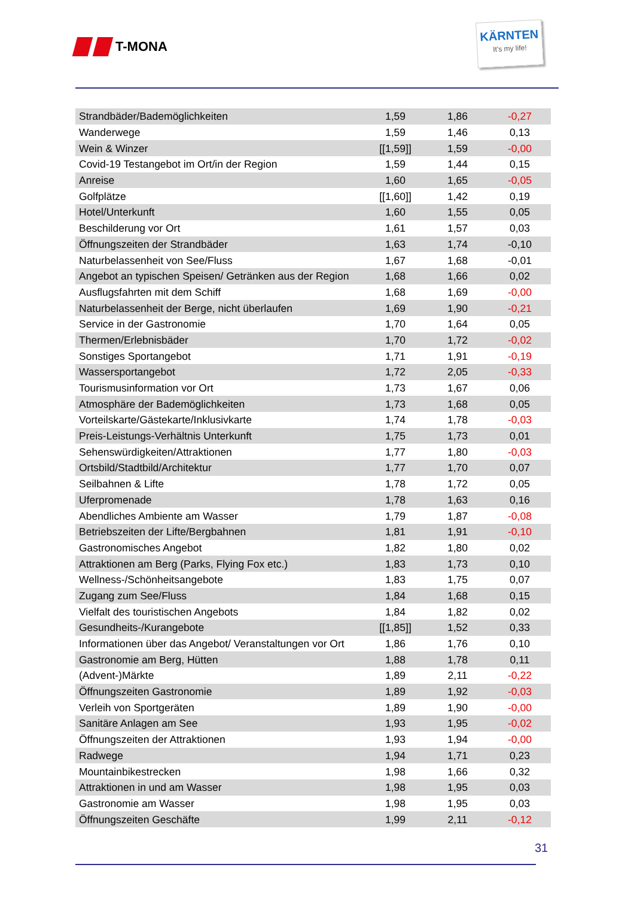T-MONA
KÄRNTEN
It's my life!
| Strandbäder/Bademöglichkeiten | 1,59 | 1,86 | -0,27 |
| Wanderwege | 1,59 | 1,46 | 0,13 |
| Wein & Winzer | [[1,59]] | 1,59 | -0,00 |
| Covid-19 Testangebot im Ort/in der Region | 1,59 | 1,44 | 0,15 |
| Anreise | 1,60 | 1,65 | -0,05 |
| Golfplätze | [[1,60]] | 1,42 | 0,19 |
| Hotel/Unterkunft | 1,60 | 1,55 | 0,05 |
| Beschilderung vor Ort | 1,61 | 1,57 | 0,03 |
| Öffnungszeiten der Strandbäder | 1,63 | 1,74 | -0,10 |
| Naturbelassenheit von See/Fluss | 1,67 | 1,68 | -0,01 |
| Angebot an typischen Speisen/ Getränken aus der Region | 1,68 | 1,66 | 0,02 |
| Ausflugsfahrten mit dem Schiff | 1,68 | 1,69 | -0,00 |
| Naturbelassenheit der Berge, nicht überlaufen | 1,69 | 1,90 | -0,21 |
| Service in der Gastronomie | 1,70 | 1,64 | 0,05 |
| Thermen/Erlebnisbäder | 1,70 | 1,72 | -0,02 |
| Sonstiges Sportangebot | 1,71 | 1,91 | -0,19 |
| Wassersportangebot | 1,72 | 2,05 | -0,33 |
| Tourismusinformation vor Ort | 1,73 | 1,67 | 0,06 |
| Atmosphäre der Bademöglichkeiten | 1,73 | 1,68 | 0,05 |
| Vorteilskarte/Gästekarte/Inklusivkarte | 1,74 | 1,78 | -0,03 |
| Preis-Leistungs-Verhältnis Unterkunft | 1,75 | 1,73 | 0,01 |
| Sehenswürdigkeiten/Attraktionen | 1,77 | 1,80 | -0,03 |
| Ortsbild/Stadtbild/Architektur | 1,77 | 1,70 | 0,07 |
| Seilbahnen & Lifte | 1,78 | 1,72 | 0,05 |
| Uferpromenade | 1,78 | 1,63 | 0,16 |
| Abendliches Ambiente am Wasser | 1,79 | 1,87 | -0,08 |
| Betriebszeiten der Lifte/Bergbahnen | 1,81 | 1,91 | -0,10 |
| Gastronomisches Angebot | 1,82 | 1,80 | 0,02 |
| Attraktionen am Berg (Parks, Flying Fox etc.) | 1,83 | 1,73 | 0,10 |
| Wellness-/Schönheitsangebote | 1,83 | 1,75 | 0,07 |
| Zugang zum See/Fluss | 1,84 | 1,68 | 0,15 |
| Vielfalt des touristischen Angebots | 1,84 | 1,82 | 0,02 |
| Gesundheits-/Kurangebote | [[1,85]] | 1,52 | 0,33 |
| Informationen über das Angebot/ Veranstaltungen vor Ort | 1,86 | 1,76 | 0,10 |
| Gastronomie am Berg, Hütten | 1,88 | 1,78 | 0,11 |
| (Advent-)Märkte | 1,89 | 2,11 | -0,22 |
| Öffnungszeiten Gastronomie | 1,89 | 1,92 | -0,03 |
| Verleih von Sportgeräten | 1,89 | 1,90 | -0,00 |
| Sanitäre Anlagen am See | 1,93 | 1,95 | -0,02 |
| Öffnungszeiten der Attraktionen | 1,93 | 1,94 | -0,00 |
| Radwege | 1,94 | 1,71 | 0,23 |
| Mountainbikestrecken | 1,98 | 1,66 | 0,32 |
| Attraktionen in und am Wasser | 1,98 | 1,95 | 0,03 |
| Gastronomie am Wasser | 1,98 | 1,95 | 0,03 |
| Öffnungszeiten Geschäfte | 1,99 | 2,11 | -0,12 |
31